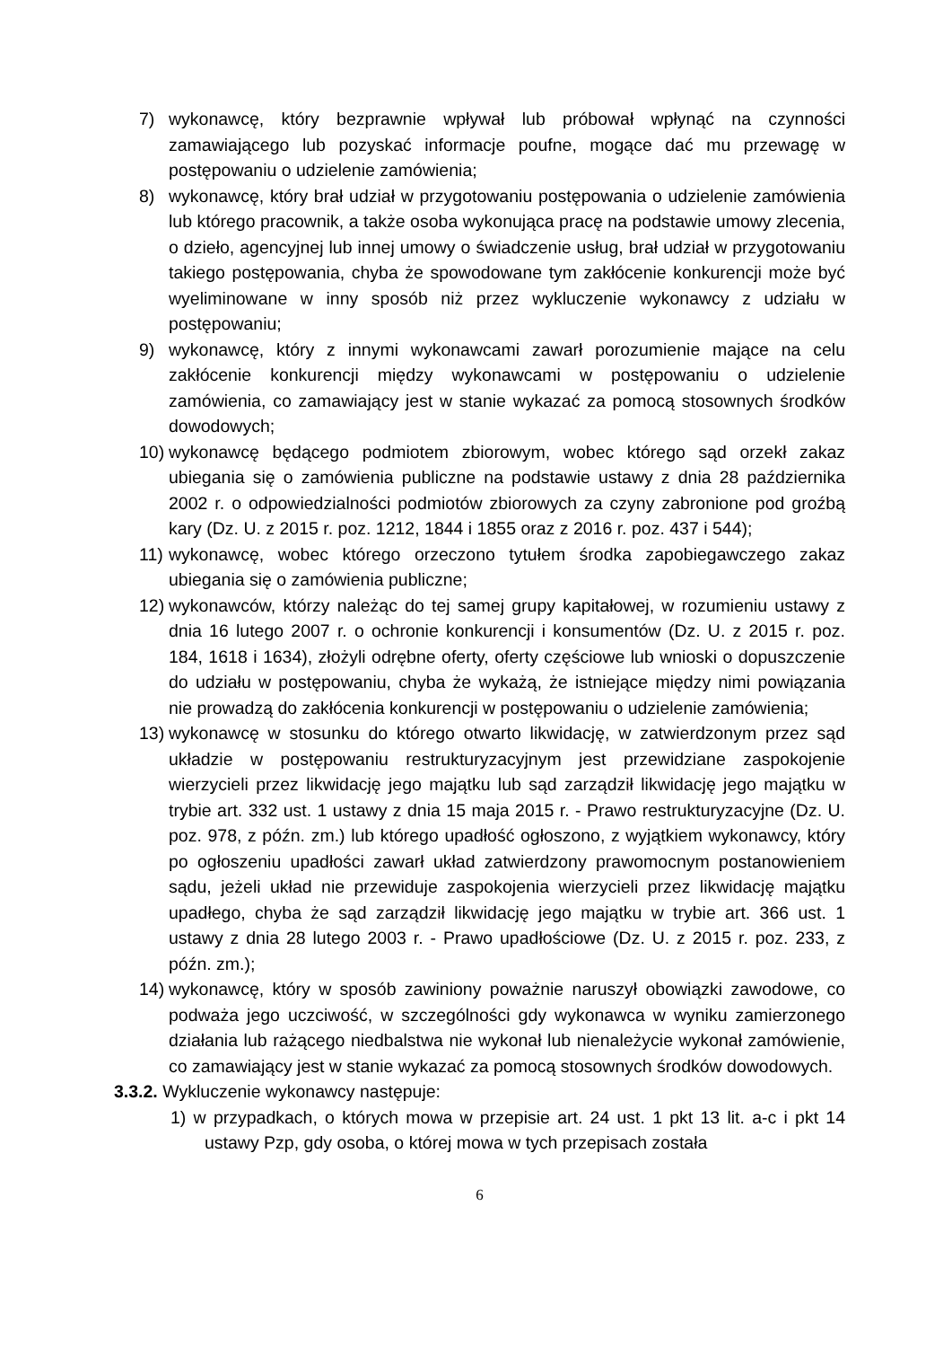7) wykonawcę, który bezprawnie wpływał lub próbował wpłynąć na czynności zamawiającego lub pozyskać informacje poufne, mogące dać mu przewagę w postępowaniu o udzielenie zamówienia;
8) wykonawcę, który brał udział w przygotowaniu postępowania o udzielenie zamówienia lub którego pracownik, a także osoba wykonująca pracę na podstawie umowy zlecenia, o dzieło, agencyjnej lub innej umowy o świadczenie usług, brał udział w przygotowaniu takiego postępowania, chyba że spowodowane tym zakłócenie konkurencji może być wyeliminowane w inny sposób niż przez wykluczenie wykonawcy z udziału w postępowaniu;
9) wykonawcę, który z innymi wykonawcami zawarł porozumienie mające na celu zakłócenie konkurencji między wykonawcami w postępowaniu o udzielenie zamówienia, co zamawiający jest w stanie wykazać za pomocą stosownych środków dowodowych;
10) wykonawcę będącego podmiotem zbiorowym, wobec którego sąd orzekł zakaz ubiegania się o zamówienia publiczne na podstawie ustawy z dnia 28 października 2002 r. o odpowiedzialności podmiotów zbiorowych za czyny zabronione pod groźbą kary (Dz. U. z 2015 r. poz. 1212, 1844 i 1855 oraz z 2016 r. poz. 437 i 544);
11) wykonawcę, wobec którego orzeczono tytułem środka zapobiegawczego zakaz ubiegania się o zamówienia publiczne;
12) wykonawców, którzy należąc do tej samej grupy kapitałowej, w rozumieniu ustawy z dnia 16 lutego 2007 r. o ochronie konkurencji i konsumentów (Dz. U. z 2015 r. poz. 184, 1618 i 1634), złożyli odrębne oferty, oferty częściowe lub wnioski o dopuszczenie do udziału w postępowaniu, chyba że wykażą, że istniejące między nimi powiązania nie prowadzą do zakłócenia konkurencji w postępowaniu o udzielenie zamówienia;
13) wykonawcę w stosunku do którego otwarto likwidację, w zatwierdzonym przez sąd układzie w postępowaniu restrukturyzacyjnym jest przewidziane zaspokojenie wierzycieli przez likwidację jego majątku lub sąd zarządził likwidację jego majątku w trybie art. 332 ust. 1 ustawy z dnia 15 maja 2015 r. - Prawo restrukturyzacyjne (Dz. U. poz. 978, z późn. zm.) lub którego upadłość ogłoszono, z wyjątkiem wykonawcy, który po ogłoszeniu upadłości zawarł układ zatwierdzony prawomocnym postanowieniem sądu, jeżeli układ nie przewiduje zaspokojenia wierzycieli przez likwidację majątku upadłego, chyba że sąd zarządził likwidację jego majątku w trybie art. 366 ust. 1 ustawy z dnia 28 lutego 2003 r. - Prawo upadłościowe (Dz. U. z 2015 r. poz. 233, z późn. zm.);
14) wykonawcę, który w sposób zawiniony poważnie naruszył obowiązki zawodowe, co podważa jego uczciwość, w szczególności gdy wykonawca w wyniku zamierzonego działania lub rażącego niedbalstwa nie wykonał lub nienależycie wykonał zamówienie, co zamawiający jest w stanie wykazać za pomocą stosownych środków dowodowych.
3.3.2. Wykluczenie wykonawcy następuje:
1) w przypadkach, o których mowa w przepisie art. 24 ust. 1 pkt 13 lit. a-c i pkt 14 ustawy Pzp, gdy osoba, o której mowa w tych przepisach została
6